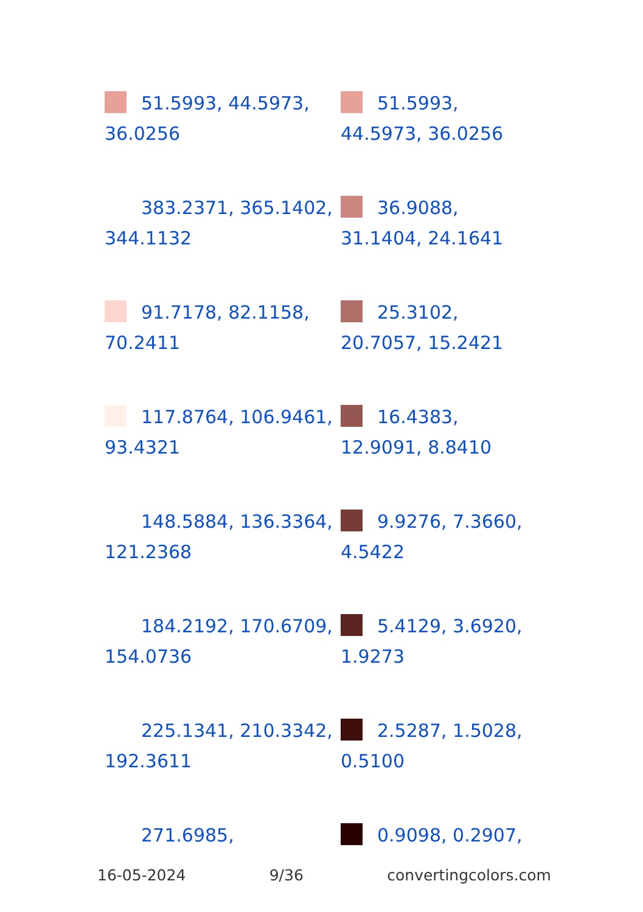51.5993, 44.5973, 36.0256
51.5993, 44.5973, 36.0256
383.2371, 365.1402, 344.1132
36.9088, 31.1404, 24.1641
91.7178, 82.1158, 70.2411
25.3102, 20.7057, 15.2421
117.8764, 106.9461, 93.4321
16.4383, 12.9091, 8.8410
148.5884, 136.3364, 121.2368
9.9276, 7.3660, 4.5422
184.2192, 170.6709, 154.0736
5.4129, 3.6920, 1.9273
225.1341, 210.3342, 192.3611
2.5287, 1.5028, 0.5100
271.6985,
0.9098, 0.2907,
16-05-2024 9/36 convertingcolors.com